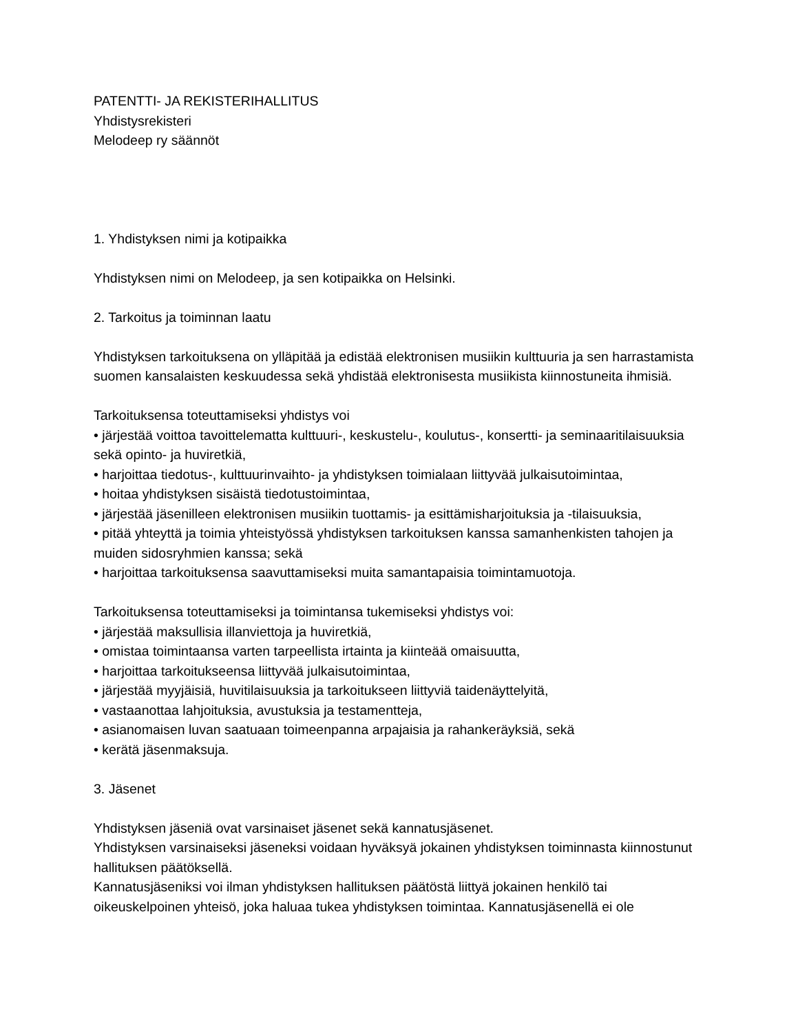PATENTTI- JA REKISTERIHALLITUS
Yhdistysrekisteri
Melodeep ry säännöt
1. Yhdistyksen nimi ja kotipaikka
Yhdistyksen nimi on Melodeep, ja sen kotipaikka on Helsinki.
2. Tarkoitus ja toiminnan laatu
Yhdistyksen tarkoituksena on ylläpitää ja edistää elektronisen musiikin kulttuuria ja sen harrastamista suomen kansalaisten keskuudessa sekä yhdistää elektronisesta musiikista kiinnostuneita ihmisiä.
Tarkoituksensa toteuttamiseksi yhdistys voi
• järjestää voittoa tavoittelematta kulttuuri-, keskustelu-, koulutus-, konsertti- ja seminaaritilaisuuksia sekä opinto- ja huviretkiä,
• harjoittaa tiedotus-, kulttuurinvaihto- ja yhdistyksen toimialaan liittyvää julkaisutoimintaa,
• hoitaa yhdistyksen sisäistä tiedotustoimintaa,
• järjestää jäsenilleen elektronisen musiikin tuottamis- ja esittämisharjoituksia ja -tilaisuuksia,
• pitää yhteyttä ja toimia yhteistyössä yhdistyksen tarkoituksen kanssa samanhenkisten tahojen ja muiden sidosryhmien kanssa; sekä
• harjoittaa tarkoituksensa saavuttamiseksi muita samantapaisia toimintamuotoja.
Tarkoituksensa toteuttamiseksi ja toimintansa tukemiseksi yhdistys voi:
• järjestää maksullisia illanviettoja ja huviretkiä,
• omistaa toimintaansa varten tarpeellista irtainta ja kiinteää omaisuutta,
• harjoittaa tarkoitukseensa liittyvää julkaisutoimintaa,
• järjestää myyjäisiä, huvitilaisuuksia ja tarkoitukseen liittyviä taidenäyttelyitä,
• vastaanottaa lahjoituksia, avustuksia ja testamentteja,
• asianomaisen luvan saatuaan toimeenpanna arpajaisia ja rahankeräyksiä, sekä
• kerätä jäsenmaksuja.
3. Jäsenet
Yhdistyksen jäseniä ovat varsinaiset jäsenet sekä kannatusjäsenet.
Yhdistyksen varsinaiseksi jäseneksi voidaan hyväksyä jokainen yhdistyksen toiminnasta kiinnostunut hallituksen päätöksellä.
Kannatusjäseniksi voi ilman yhdistyksen hallituksen päätöstä liittyä jokainen henkilö tai oikeuskelpoinen yhteisö, joka haluaa tukea yhdistyksen toimintaa. Kannatusjäsenellä ei ole